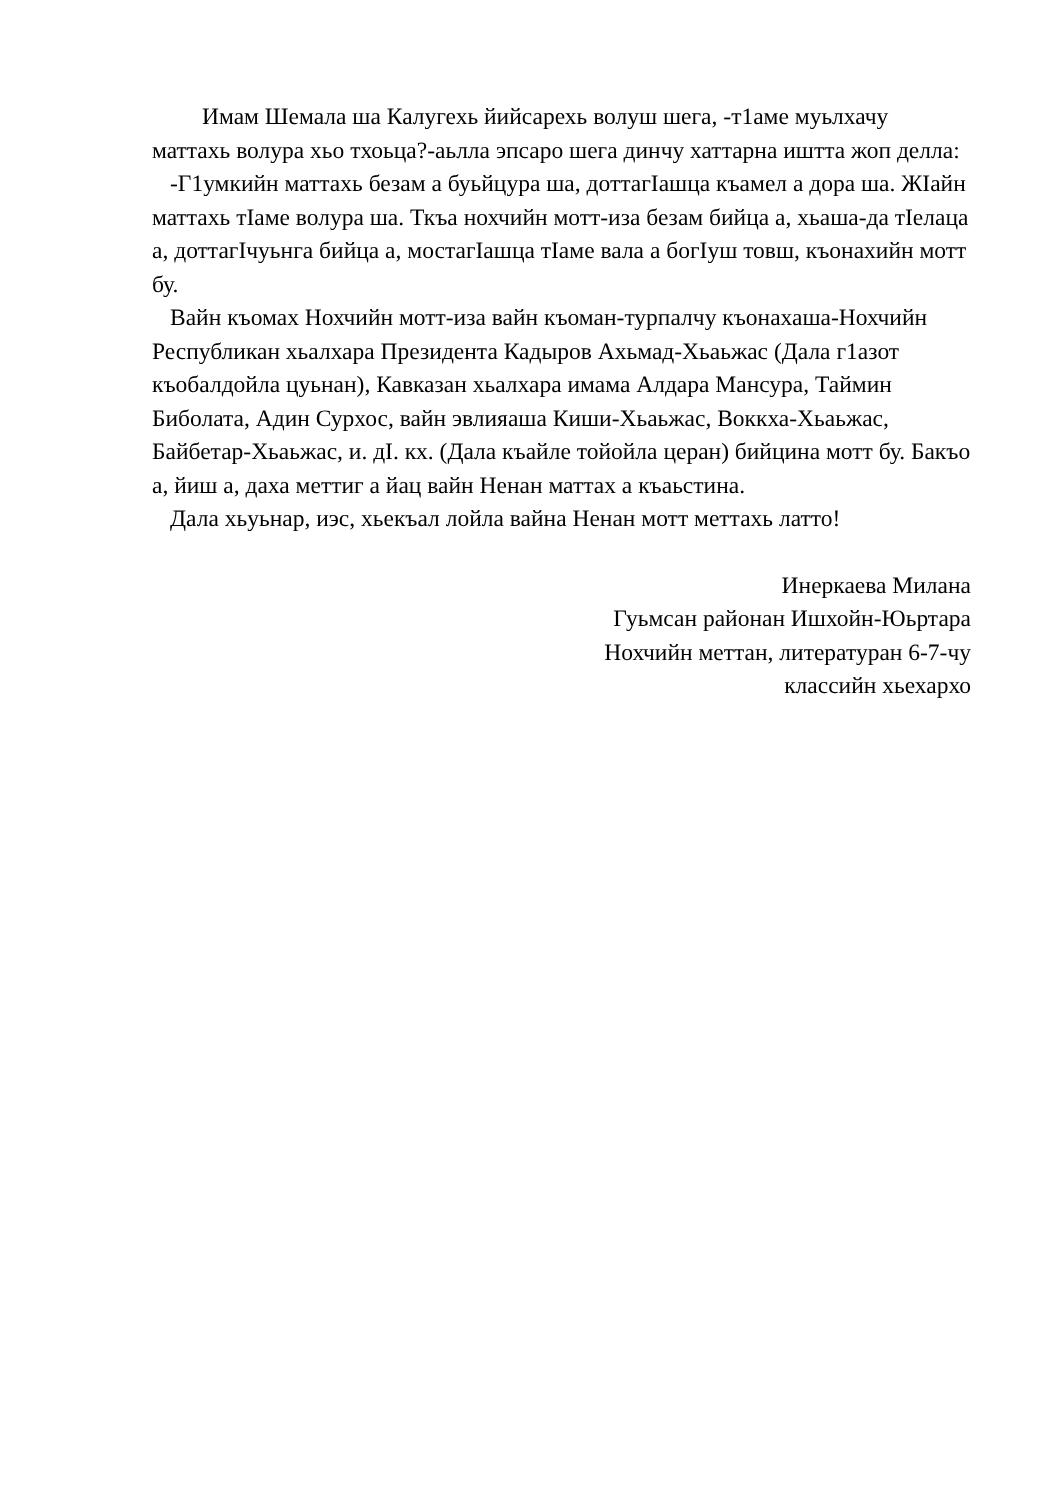Имам Шемала ша Калугехь йийсарехь волуш шега, -т1аме муьлхачу маттахь волура хьо тхоьца?-аьлла эпсаро шега динчу хаттарна иштта жоп делла:
-Г1умкийн маттахь безам а буьйцура ша, доттагIашца къамел а дора ша. ЖIайн маттахь тIаме волура ша. Ткъа нохчийн мотт-иза безам бийца а, хьаша-да тIелаца а, доттагIчуьнга бийца а, мостагIашца тIаме вала а богIуш товш, къонахийн мотт бу.
Вайн къомах Нохчийн мотт-иза вайн къоман-турпалчу къонахаша-Нохчийн Республикан хьалхара Президента Кадыров Ахьмад-Хьаьжас (Дала г1азот къобалдойла цуьнан), Кавказан хьалхара имама Алдара Мансура, Таймин Биболата, Адин Сурхос, вайн эвлияаша Киши-Хьаьжас, Воккха-Хьаьжас, Байбетар-Хьаьжас, и. дI. кх. (Дала къайле тойойла церан) бийцина мотт бу. Бакъо а, йиш а, даха меттиг а йац вайн Ненан маттах а къаьстина.
Дала хьуьнар, иэс, хьекъал лойла вайна Ненан мотт меттахь латто!
Инеркаева Милана
Гуьмсан районан Ишхойн-Юьртара
Нохчийн меттан, литературан 6-7-чу
классийн хьехархо